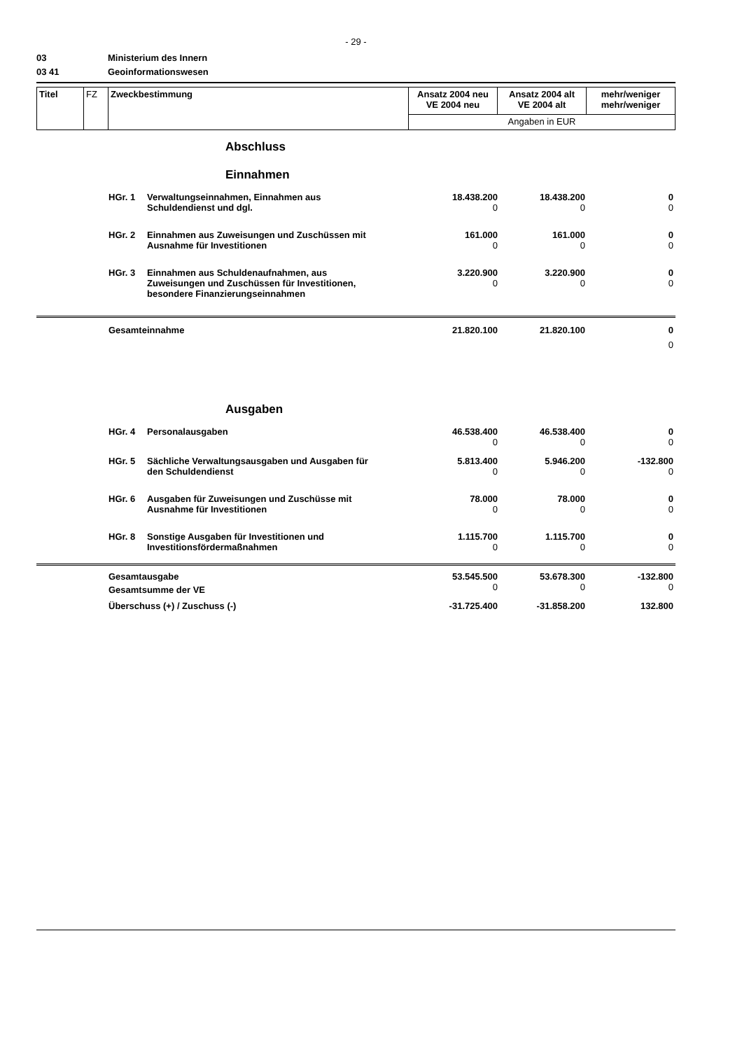- 29 -
03 Ministerium des Innern
03 41 Geoinformationswesen
| Titel | FZ | Zweckbestimmung | Ansatz 2004 neu VE 2004 neu | Ansatz 2004 alt VE 2004 alt | mehr/weniger mehr/weniger |
| | | | Angaben in EUR | | |
Abschluss
Einnahmen
| | HGr. 1 | Verwaltungseinnahmen, Einnahmen aus Schuldendienst und dgl. | 18.438.200 0 | 18.438.200 0 | 0 0 |
| | HGr. 2 | Einnahmen aus Zuweisungen und Zuschüssen mit Ausnahme für Investitionen | 161.000 0 | 161.000 0 | 0 0 |
| | HGr. 3 | Einnahmen aus Schuldenaufnahmen, aus Zuweisungen und Zuschüssen für Investitionen, besondere Finanzierungseinnahmen | 3.220.900 0 | 3.220.900 0 | 0 0 |
| | Gesamteinnahme | | 21.820.100 | 21.820.100 | 0 0 |
Ausgaben
| | HGr. 4 | Personalausgaben | 46.538.400 0 | 46.538.400 0 | 0 0 |
| | HGr. 5 | Sächliche Verwaltungsausgaben und Ausgaben für den Schuldendienst | 5.813.400 0 | 5.946.200 0 | -132.800 0 |
| | HGr. 6 | Ausgaben für Zuweisungen und Zuschüsse mit Ausnahme für Investitionen | 78.000 0 | 78.000 0 | 0 0 |
| | HGr. 8 | Sonstige Ausgaben für Investitionen und Investitionsfördermaßnahmen | 1.115.700 0 | 1.115.700 0 | 0 0 |
| | Gesamtausgabe | | 53.545.500 | 53.678.300 | -132.800 |
| | Gesamtsumme der VE | | 0 | 0 | 0 |
| | Überschuss (+) / Zuschuss (-) | | -31.725.400 | -31.858.200 | 132.800 |